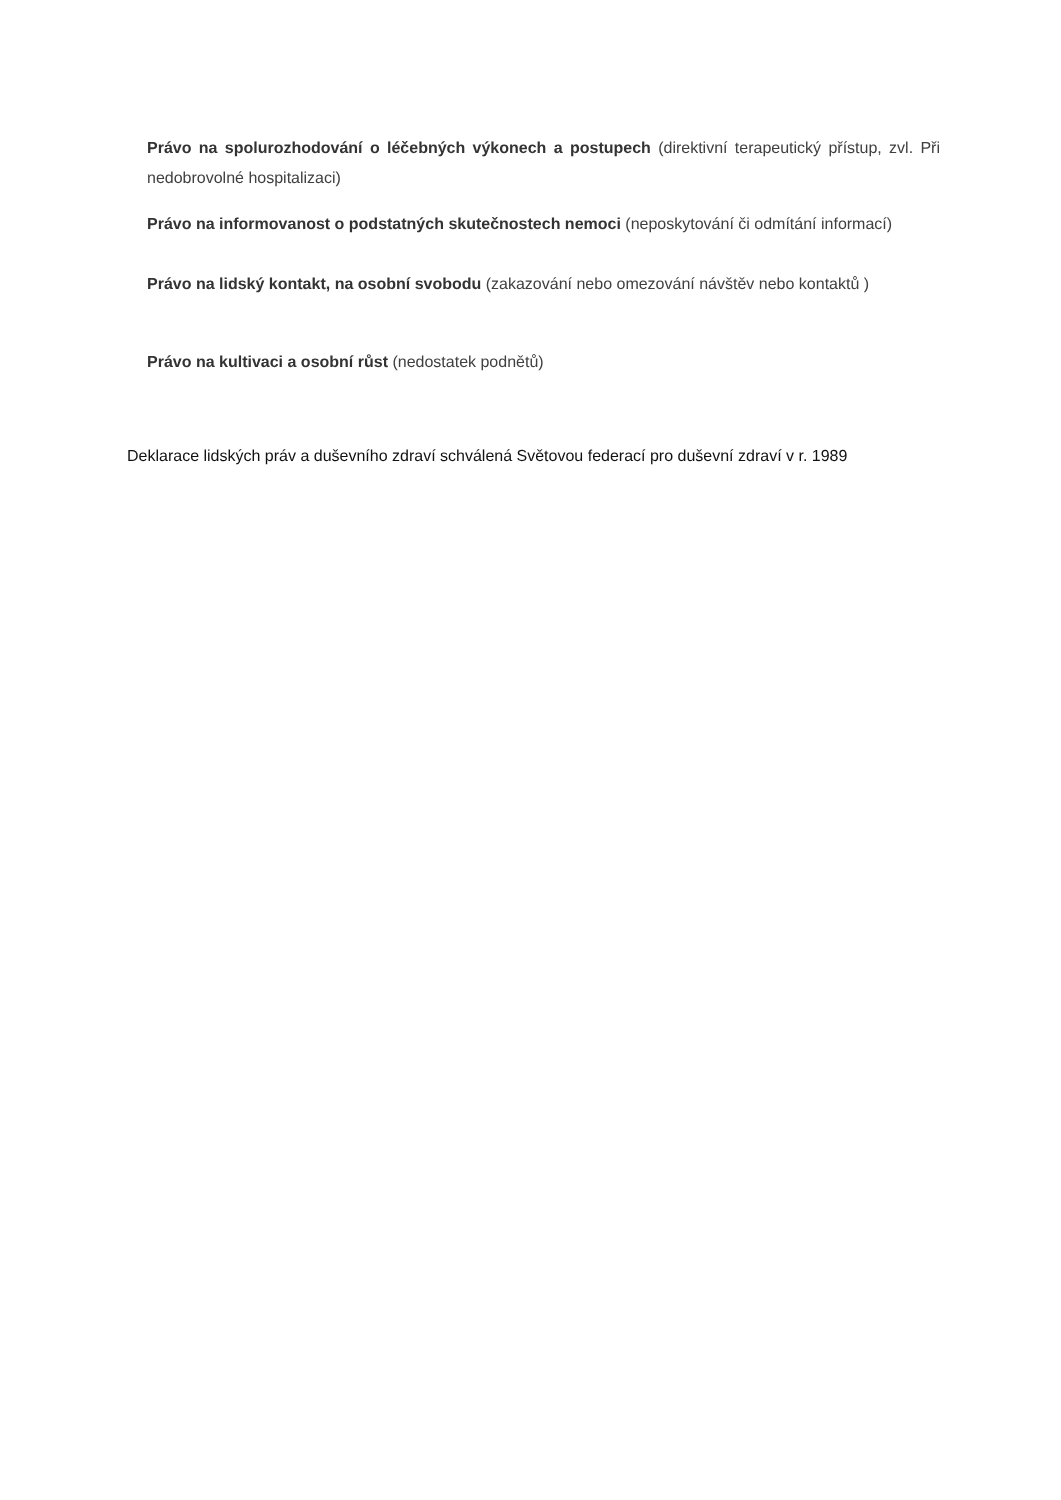Právo na spolurozhodování o léčebných výkonech a postupech (direktivní terapeutický přístup, zvl. Při nedobrovolné hospitalizaci)
Právo na informovanost o podstatných skutečnostech nemoci (neposkytování či odmítání informací)
Právo na lidský kontakt, na osobní svobodu (zakazování nebo omezování návštěv nebo kontaktů )
Právo na kultivaci a osobní růst (nedostatek podnětů)
Deklarace lidských práv a duševního zdraví schválená Světovou federací pro duševní zdraví v r. 1989